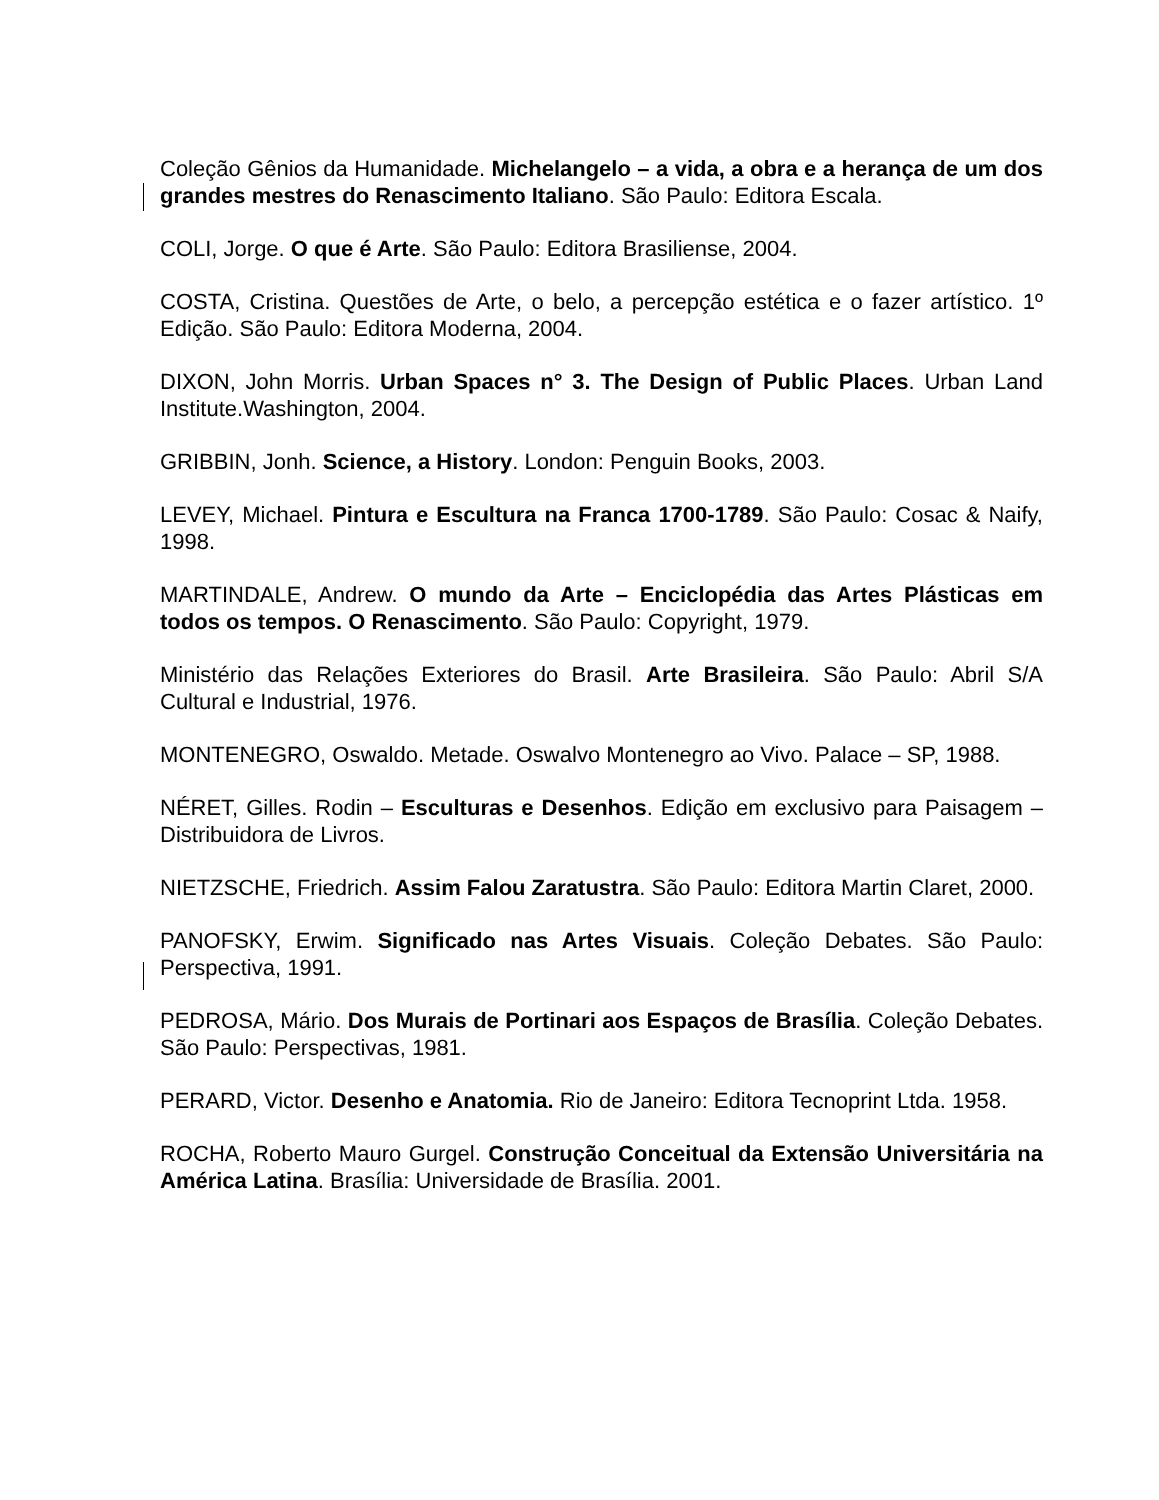Coleção Gênios da Humanidade. Michelangelo – a vida, a obra e a herança de um dos grandes mestres do Renascimento Italiano. São Paulo: Editora Escala.
COLI, Jorge. O que é Arte. São Paulo: Editora Brasiliense, 2004.
COSTA, Cristina. Questões de Arte, o belo, a percepção estética e o fazer artístico. 1º Edição. São Paulo: Editora Moderna, 2004.
DIXON, John Morris. Urban Spaces n° 3. The Design of Public Places. Urban Land Institute.Washington, 2004.
GRIBBIN, Jonh. Science, a History. London: Penguin Books, 2003.
LEVEY, Michael. Pintura e Escultura na Franca 1700-1789. São Paulo: Cosac & Naify, 1998.
MARTINDALE, Andrew. O mundo da Arte – Enciclopédia das Artes Plásticas em todos os tempos. O Renascimento. São Paulo: Copyright, 1979.
Ministério das Relações Exteriores do Brasil. Arte Brasileira. São Paulo: Abril S/A Cultural e Industrial, 1976.
MONTENEGRO, Oswaldo. Metade. Oswalvo Montenegro ao Vivo. Palace – SP, 1988.
NÉRET, Gilles. Rodin – Esculturas e Desenhos. Edição em exclusivo para Paisagem – Distribuidora de Livros.
NIETZSCHE, Friedrich. Assim Falou Zaratustra. São Paulo: Editora Martin Claret, 2000.
PANOFSKY, Erwim. Significado nas Artes Visuais. Coleção Debates. São Paulo: Perspectiva, 1991.
PEDROSA, Mário. Dos Murais de Portinari aos Espaços de Brasília. Coleção Debates. São Paulo: Perspectivas, 1981.
PERARD, Victor. Desenho e Anatomia. Rio de Janeiro: Editora Tecnoprint Ltda. 1958.
ROCHA, Roberto Mauro Gurgel. Construção Conceitual da Extensão Universitária na América Latina. Brasília: Universidade de Brasília. 2001.